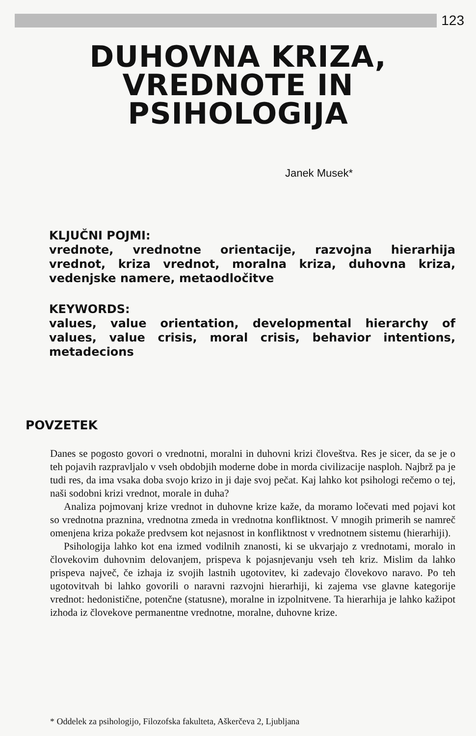123
DUHOVNA KRIZA,
VREDNOTE IN
PSIHOLOGIJA
Janek Musek*
KLJUČNI POJMI:
vrednote, vrednotne orientacije, razvojna hierarhija vrednot, kriza vrednot, moralna kriza, duhovna kriza, vedenjske namere, metaodločitve
KEYWORDS:
values, value orientation, developmental hierarchy of values, value crisis, moral crisis, behavior intentions, metadecions
POVZETEK
Danes se pogosto govori o vrednotni, moralni in duhovni krizi človeštva. Res je sicer, da se je o teh pojavih razpravljalo v vseh obdobjih moderne dobe in morda civilizacije nasploh. Najbrž pa je tudi res, da ima vsaka doba svojo krizo in ji daje svoj pečat. Kaj lahko kot psihologi rečemo o tej, naši sodobni krizi vrednot, morale in duha?
Analiza pojmovanj krize vrednot in duhovne krize kaže, da moramo ločevati med pojavi kot so vrednotna praznina, vrednotna zmeda in vrednotna konfliktnost. V mnogih primerih se namreč omenjena kriza pokaže predvsem kot nejasnost in konfliktnost v vrednotnem sistemu (hierarhiji).
Psihologija lahko kot ena izmed vodilnih znanosti, ki se ukvarjajo z vrednotami, moralo in človekovim duhovnim delovanjem, prispeva k pojasnjevanju vseh teh kriz. Mislim da lahko prispeva največ, če izhaja iz svojih lastnih ugotovitev, ki zadevajo človekovo naravo. Po teh ugotovitvah bi lahko govorili o naravni razvojni hierarhiji, ki zajema vse glavne kategorije vrednot: hedonistične, potenčne (statusne), moralne in izpolnitvene. Ta hierarhija je lahko kažipot izhoda iz človekove permanentne vrednotne, moralne, duhovne krize.
* Oddelek za psihologijo, Filozofska fakulteta, Aškerčeva 2, Ljubljana